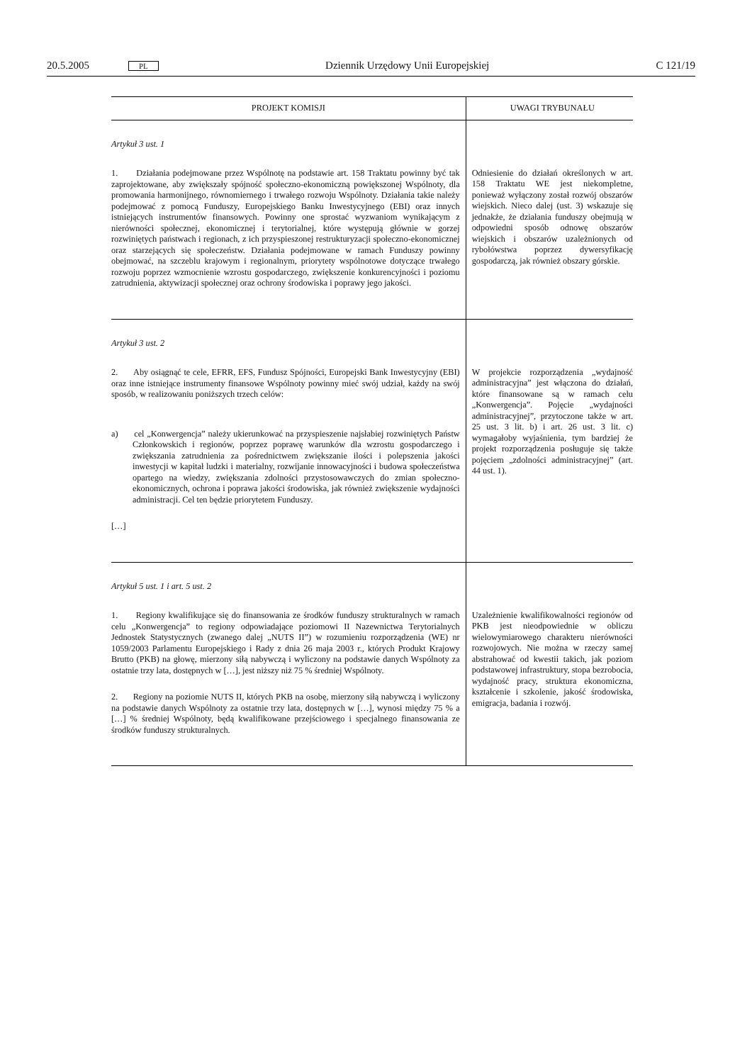20.5.2005 PL Dziennik Urzędowy Unii Europejskiej C 121/19
| PROJEKT KOMISJI | UWAGI TRYBUNAŁU |
| --- | --- |
| Artykuł 3 ust. 1 1. Działania podejmowane przez Wspólnotę na podstawie art. 158 Traktatu powinny być tak zaprojektowane, aby zwiększały spójność społeczno-ekonomiczną powiększonej Wspólnoty, dla promowania harmonijnego, równomiernego i trwałego rozwoju Wspólnoty. Działania takie należy podejmować z pomocą Funduszy, Europejskiego Banku Inwestycyjnego (EBI) oraz innych istniejących instrumentów finansowych. Powinny one sprostać wyzwaniom wynikającym z nierówności społecznej, ekonomicznej i terytorialnej, które występują głównie w gorzej rozwiniętych państwach i regionach, z ich przyspieszonej restrukturyzacji społeczno-ekonomicznej oraz starzejących się społeczeństw. Działania podejmowane w ramach Funduszy powinny obejmować, na szczeblu krajowym i regionalnym, priorytety wspólnotowe dotyczące trwałego rozwoju poprzez wzmocnienie wzrostu gospodarczego, zwiększenie konkurencyjności i poziomu zatrudnienia, aktywizacji społecznej oraz ochrony środowiska i poprawy jego jakości. | Odniesienie do działań określonych w art. 158 Traktatu WE jest niekompletne, ponieważ wyłączony został rozwój obszarów wiejskich. Nieco dalej (ust. 3) wskazuje się jednakże, że działania funduszy obejmują w odpowiedni sposób odnowę obszarów wiejskich i obszarów uzależnionych od rybołówstwa poprzez dywersyfikację gospodarczą, jak również obszary górskie. |
| Artykuł 3 ust. 2 2. Aby osiągnąć te cele, EFRR, EFS, Fundusz Spójności, Europejski Bank Inwestycyjny (EBI) oraz inne istniejące instrumenty finansowe Wspólnoty powinny mieć swój udział, każdy na swój sposób, w realizowaniu poniższych trzech celów: a) cel „Konwergencja” należy ukierunkować na przyspieszenie najsłabiej rozwiniętych Państw Członkowskich i regionów, poprzez poprawę warunków dla wzrostu gospodarczego i zwiększania zatrudnienia za pośrednictwem zwiększanie ilości i polepszenia jakości inwestycji w kapitał ludzki i materialny, rozwijanie innowacyjności i budowa społeczeństwa opartego na wiedzy, zwiększania zdolności przystosowawczych do zmian społeczno-ekonomicznych, ochrona i poprawa jakości środowiska, jak również zwiększenie wydajności administracji. Cel ten będzie priorytetem Funduszy. […] | W projekcie rozporządzenia „wydajność administracyjna” jest włączona do działań, które finansowane są w ramach celu „Konwergencja”. Pojęcie „wydajności administracyjnej”, przytoczone także w art. 25 ust. 3 lit. b) i art. 26 ust. 3 lit. c) wymagałoby wyjaśnienia, tym bardziej że projekt rozporządzenia posługuje się także pojęciem „zdolności administracyjnej” (art. 44 ust. 1). |
| Artykuł 5 ust. 1 i art. 5 ust. 2 1. Regiony kwalifikujące się do finansowania ze środków funduszy strukturalnych w ramach celu „Konwergencja” to regiony odpowiadające poziomowi II Nazewnictwa Terytorialnych Jednostek Statystycznych (zwanego dalej „NUTS II”) w rozumieniu rozporządzenia (WE) nr 1059/2003 Parlamentu Europejskiego i Rady z dnia 26 maja 2003 r., których Produkt Krajowy Brutto (PKB) na głowę, mierzony siłą nabywczą i wyliczony na podstawie danych Wspólnoty za ostatnie trzy lata, dostępnych w […], jest niższy niż 75 % średniej Wspólnoty. 2. Regiony na poziomie NUTS II, których PKB na osobę, mierzony siłą nabywczą i wyliczony na podstawie danych Wspólnoty za ostatnie trzy lata, dostępnych w […], wynosi między 75 % a […] % średniej Wspólnoty, będą kwalifikowane przejściowego i specjalnego finansowania ze środków funduszy strukturalnych. | Uzależnienie kwalifikowalności regionów od PKB jest nieodpowiednie w obliczu wielowymiarowego charakteru nierówności rozwojowych. Nie można w rzeczy samej abstrahować od kwestii takich, jak poziom podstawowej infrastruktury, stopa bezrobocia, wydajność pracy, struktura ekonomiczna, kształcenie i szkolenie, jakość środowiska, emigracja, badania i rozwój. |